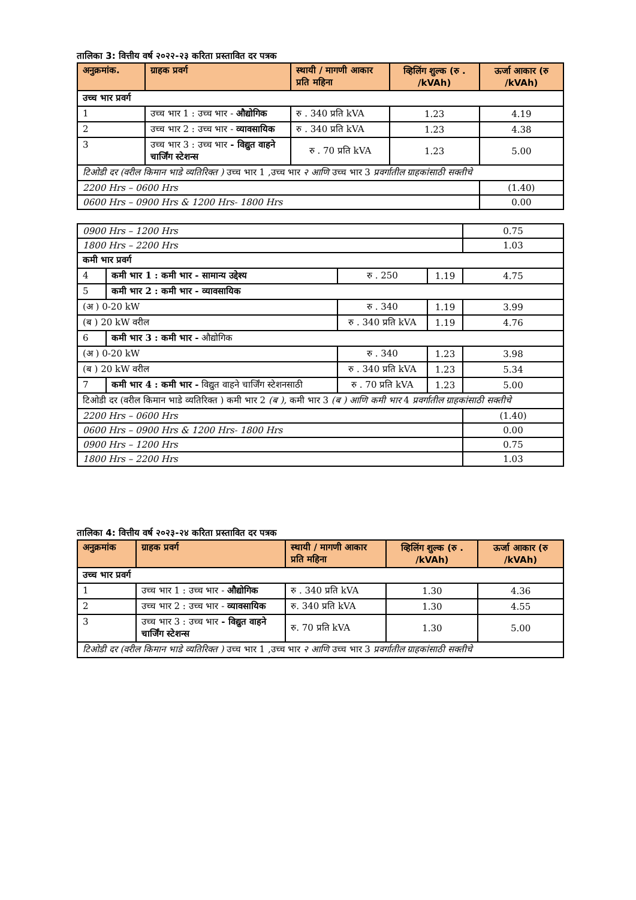तालिका 3: वित्तीय वर्ष २०२२-२३ करिता प्रस्तावित दर पत्रक
| अनुक्रमांक. | ग्राहक प्रवर्ग | स्थायी / मागणी आकार प्रति महिना | व्हिलिंग शुल्क (रु . /kVAh) | ऊर्जा आकार (रु /kVAh) |
| --- | --- | --- | --- | --- |
| उच्च भार प्रवर्ग | | | | |
| 1 | उच्च भार 1 : उच्च भार - औद्योगिक | रु . 340 प्रति kVA | 1.23 | 4.19 |
| 2 | उच्च भार 2 : उच्च भार - व्यावसायिक | रु . 340 प्रति kVA | 1.23 | 4.38 |
| 3 | उच्च भार 3 : उच्च भार - विद्युत वाहने चार्जिंग स्टेशन्स | रु . 70 प्रति kVA | 1.23 | 5.00 |
| टिओडी दर (वरील किमान भाडे व्यतिरिक्त ) उच्च भार 1 ,उच्च भार २ आणि उच्च भार 3 प्रवर्गातील ग्राहकांसाठी सक्तीचे | | | | |
| 2200 Hrs – 0600 Hrs | | | | (1.40) |
| 0600 Hrs – 0900 Hrs & 1200 Hrs- 1800 Hrs | | | | 0.00 |
| 0900 Hrs – 1200 Hrs | | | | 0.75 |
| 1800 Hrs – 2200 Hrs | | | | 1.03 |
| कमी भार प्रवर्ग | | | | |
| 4 | कमी भार 1 : कमी भार - सामान्य उद्देश्य | रु . 250 | 1.19 | 4.75 |
| 5 | कमी भार 2 : कमी भार - व्यावसायिक | | | |
| (अ ) 0-20 kW | | रु . 340 | 1.19 | 3.99 |
| (ब ) 20 kW वरील | | रु . 340 प्रति kVA | 1.19 | 4.76 |
| 6 | कमी भार 3 : कमी भार - औद्योगिक | | | |
| (अ ) 0-20 kW | | रु . 340 | 1.23 | 3.98 |
| (ब ) 20 kW वरील | | रु . 340 प्रति kVA | 1.23 | 5.34 |
| 7 | कमी भार 4 : कमी भार - विद्युत वाहने चार्जिंग स्टेशनसाठी | रु . 70 प्रति kVA | 1.23 | 5.00 |
| टिओडी दर (वरील किमान भाडे व्यतिरिक्त ) कमी भार 2 (ब ), कमी भार 3 (ब ) आणि कमी भार 4 प्रवर्गातील ग्राहकांसाठी सक्तीचे | | | | |
| 2200 Hrs – 0600 Hrs | | | | (1.40) |
| 0600 Hrs – 0900 Hrs & 1200 Hrs- 1800 Hrs | | | | 0.00 |
| 0900 Hrs – 1200 Hrs | | | | 0.75 |
| 1800 Hrs – 2200 Hrs | | | | 1.03 |
तालिका 4: वित्तीय वर्ष २०२३-२४ करिता प्रस्तावित दर पत्रक
| अनुक्रमांक | ग्राहक प्रवर्ग | स्थायी / मागणी आकार प्रति महिना | व्हिलिंग शुल्क (रु . /kVAh) | ऊर्जा आकार (रु /kVAh) |
| --- | --- | --- | --- | --- |
| उच्च भार प्रवर्ग | | | | |
| 1 | उच्च भार 1 : उच्च भार - औद्योगिक | रु . 340 प्रति kVA | 1.30 | 4.36 |
| 2 | उच्च भार 2 : उच्च भार - व्यावसायिक | रु. 340 प्रति kVA | 1.30 | 4.55 |
| 3 | उच्च भार 3 : उच्च भार - विद्युत वाहने चार्जिंग स्टेशन्स | रु. 70 प्रति kVA | 1.30 | 5.00 |
| टिओडी दर (वरील किमान भाडे व्यतिरिक्त ) उच्च भार 1 ,उच्च भार २ आणि उच्च भार 3 प्रवर्गातील ग्राहकांसाठी सक्तीचे | | | | |